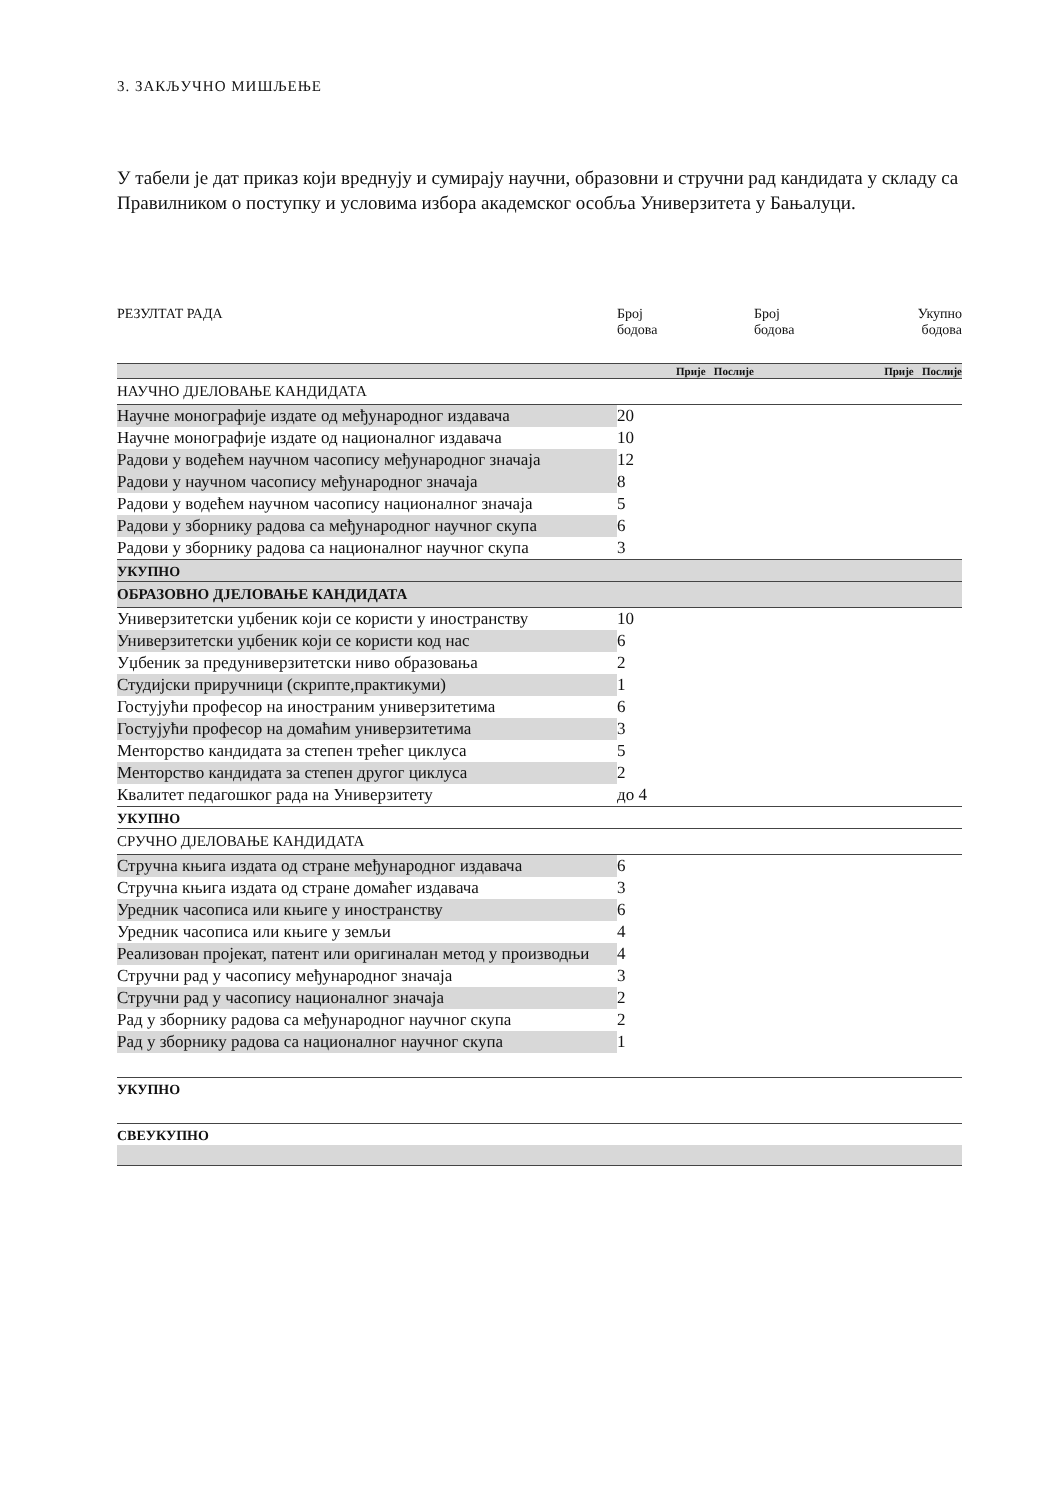3. ЗАКЉУЧНО МИШЉЕЊЕ
У табели је дат приказ који вреднују и сумирају научни, образовни и стручни рад кандидата у складу са Правилником о поступку и условима избора академског особља Универзитета у Бањалуци.
| РЕЗУЛТАТ РАДА | Број бодова | Број бодова | Укупно бодова |
| | Прије Послије | | Прије Послије |
| НАУЧНО ДЈЕЛОВАЊЕ КАНДИДАТА | | | |
| Научне монографије издате од међународног издавача | 20 | | |
| Научне монографије издате од националног издавача | 10 | | |
| Радови у водећем научном часопису међународног значаја | 12 | | |
| Радови у научном часопису међународног значаја | 8 | | |
| Радови у водећем научном часопису националног значаја | 5 | | |
| Радови у зборнику радова са међународног научног скупа | 6 | | |
| Радови у зборнику радова са националног научног скупа | 3 | | |
| УКУПНО | | | |
| ОБРАЗОВНО ДЈЕЛОВАЊЕ КАНДИДАТА | | | |
| Универзитетски уџбеник који се користи у иностранству | 10 | | |
| Универзитетски уџбеник који се користи код нас | 6 | | |
| Уџбеник за предуниверзитетски ниво образовања | 2 | | |
| Студијски приручници (скрипте,практикуми) | 1 | | |
| Гостујући професор на иностраним универзитетима | 6 | | |
| Гостујући професор на домаћим универзитетима | 3 | | |
| Менторство кандидата за степен трећег циклуса | 5 | | |
| Менторство кандидата за степен другог циклуса | 2 | | |
| Квалитет педагошког рада на Универзитету | до 4 | | |
| УКУПНО | | | |
| СРУЧНО ДЈЕЛОВАЊЕ КАНДИДАТА | | | |
| Стручна књига издата од стране међународног издавача | 6 | | |
| Стручна књига издата од стране домаћег издавача | 3 | | |
| Уредник часописа или књиге у иностранству | 6 | | |
| Уредник часописа или књиге у земљи | 4 | | |
| Реализован пројекат, патент или оригиналан метод у производњи | 4 | | |
| Стручни рад у часопису међународног значаја | 3 | | |
| Стручни рад у часопису националног значаја | 2 | | |
| Рад у зборнику радова са међународног научног скупа | 2 | | |
| Рад у зборнику радова са националног научног скупа | 1 | | |
| УКУПНО | | | |
| СВЕУКУПНО | | | |